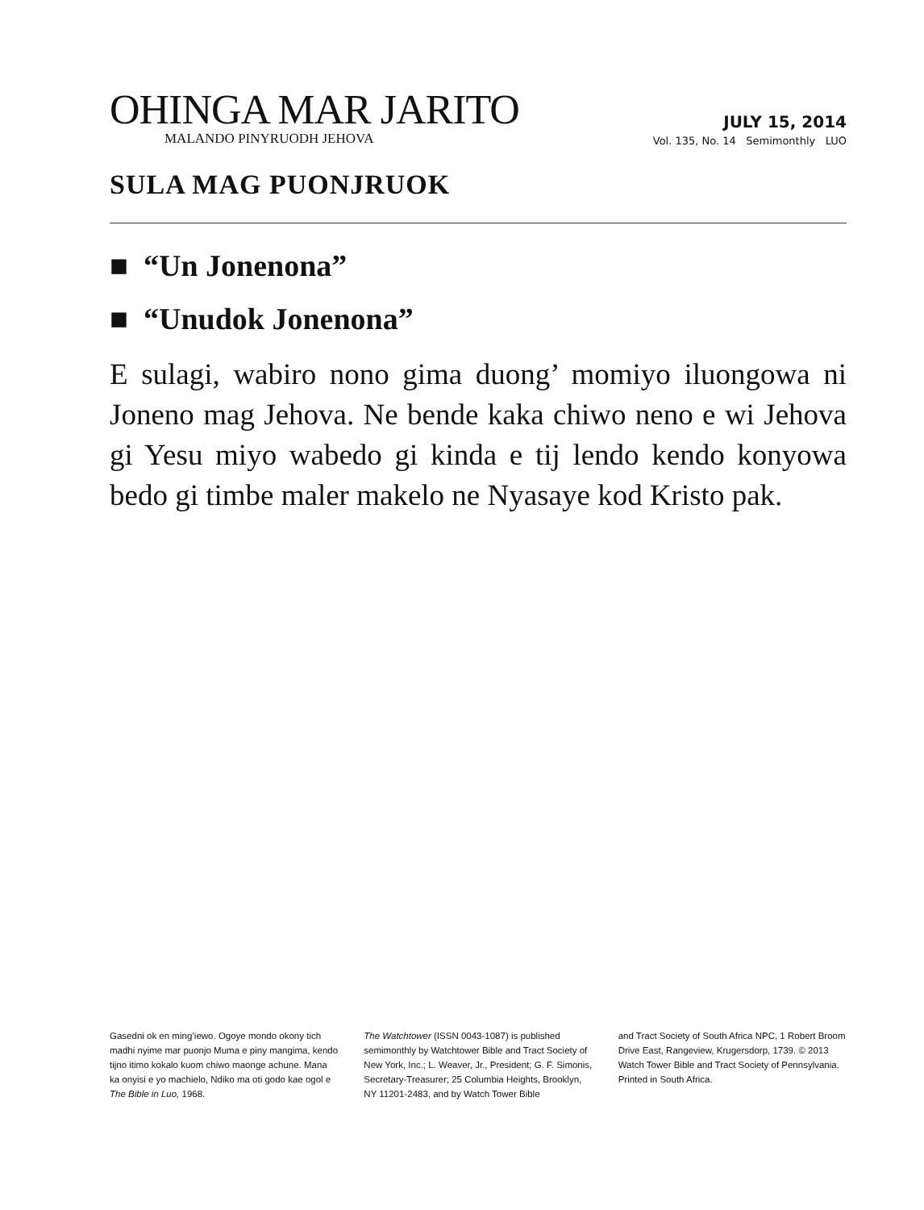OHINGA MAR JARITO
MALANDO PINYRUODH JEHOVA
JULY 15, 2014
Vol. 135, No. 14 Semimonthly LUO
SULA MAG PUONJRUOK
■ “Un Jonenona”
■ “Unudok Jonenona”
E sulagi, wabiro nono gima duong’ momiyo iluongowa ni Joneno mag Jehova. Ne bende kaka chiwo neno e wi Jehova gi Yesu miyo wabedo gi kinda e tij lendo kendo konyowa bedo gi timbe maler makelo ne Nyasaye kod Kristo pak.
Gasedni ok en ming’iewo. Ogoye mondo okony tich madhi nyime mar puonjo Muma e piny mangima, kendo tijno itimo kokalo kuom chiwo maonge achune. Mana ka onyisi e yo machielo, Ndiko ma oti godo kae ogol e The Bible in Luo, 1968.
The Watchtower (ISSN 0043-1087) is published semimonthly by Watchtower Bible and Tract Society of New York, Inc.; L. Weaver, Jr., President; G. F. Simonis, Secretary-Treasurer; 25 Columbia Heights, Brooklyn, NY 11201-2483, and by Watch Tower Bible
and Tract Society of South Africa NPC, 1 Robert Broom Drive East, Rangeview, Krugersdorp, 1739. © 2013 Watch Tower Bible and Tract Society of Pennsylvania. Printed in South Africa.